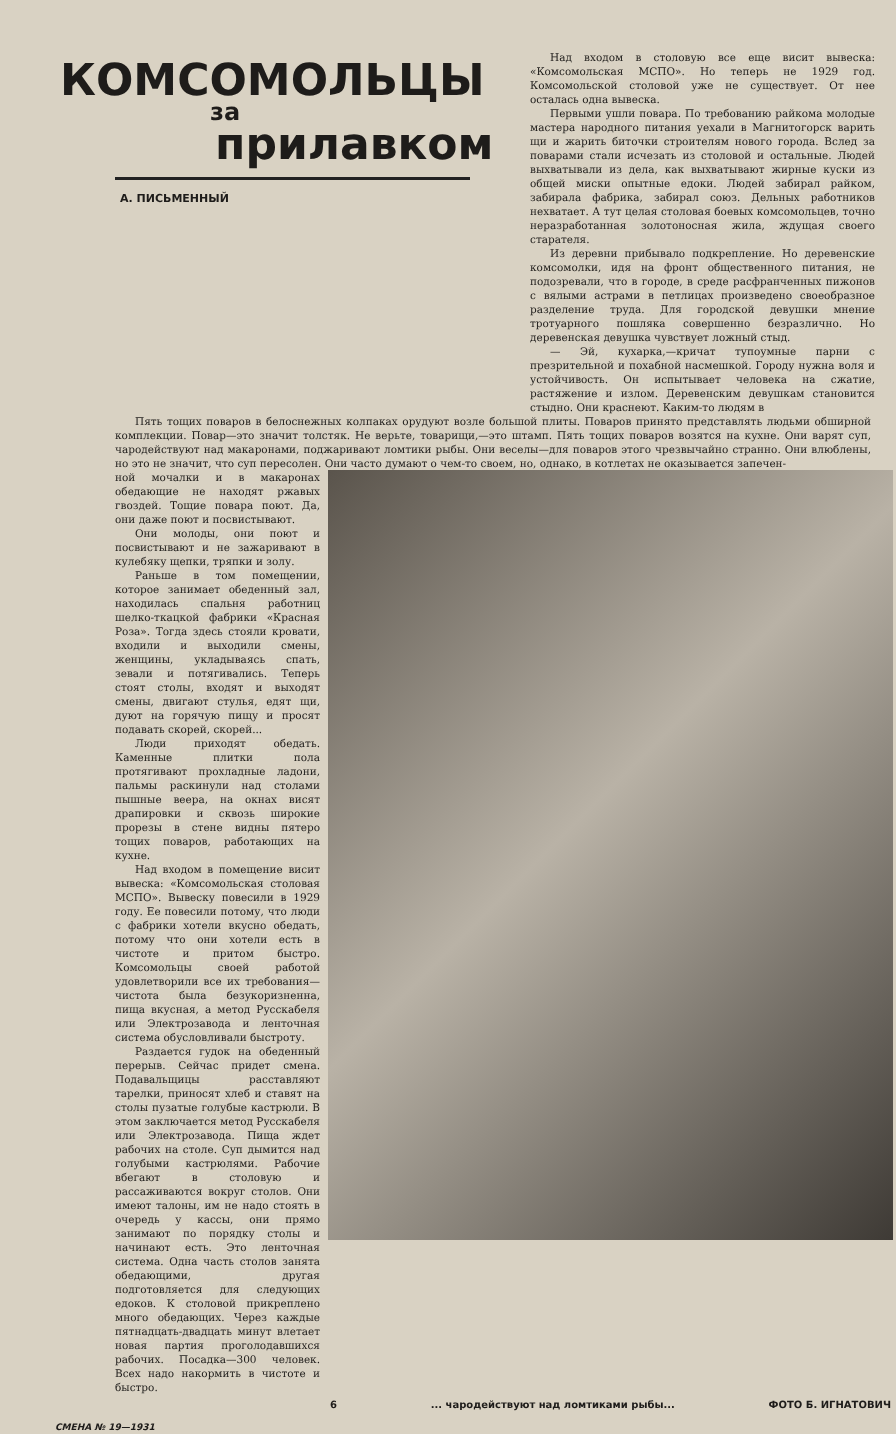КОМСОМОЛЬЦЫ
за
прилавком
А. ПИСЬМЕННЫЙ
Над входом в столовую все еще висит вывеска: «Комсомольская МСПО». Но теперь не 1929 год. Комсомольской столовой уже не существует. От нее осталась одна вывеска.
Первыми ушли повара. По требованию райкома молодые мастера народного питания уехали в Магнитогорск варить щи и жарить биточки строителям нового города. Вслед за поварами стали исчезать из столовой и остальные. Людей выхватывали из дела, как выхватывают жирные куски из общей миски опытные едоки. Людей забирал райком, забирала фабрика, забирал союз. Дельных работников нехватает. А тут целая столовая боевых комсомольцев, точно неразработанная золотоносная жила, ждущая своего старателя.
Из деревни прибывало подкрепление. Но деревенские комсомолки, идя на фронт общественного питания, не подозревали, что в городе, в среде расфранченных пижонов с вялыми астрами в петлицах произведено своеобразное разделение труда. Для городской девушки мнение тротуарного пошляка совершенно безразлично. Но деревенская девушка чувствует ложный стыд.
— Эй, кухарка,—кричат тупоумные парни с презрительной и похабной насмешкой. Городу нужна воля и устойчивость. Он испытывает человека на сжатие, растяжение и излом. Деревенским девушкам становится стыдно. Они краснеют. Каким-то людям в
Пять тощих поваров в белоснежных колпаках орудуют возле большой плиты. Поваров принято представлять людьми обширной комплекции. Повар—это значит толстяк. Не верьте, товарищи,—это штамп. Пять тощих поваров возятся на кухне. Они варят суп, чародействуют над макаронами, поджаривают ломтики рыбы. Они веселы—для поваров этого чрезвычайно странно. Они влюблены, но это не значит, что суп пересолен. Они часто думают о чем-то своем, но, однако, в котлетах не оказывается запечен-
ной мочалки и в макаронах обедающие не находят ржавых гвоздей. Тощие повара поют. Да, они даже поют и посвистывают.
Они молоды, они поют и посвистывают и не зажаривают в кулебяку щепки, тряпки и золу.
Раньше в том помещении, которое занимает обеденный зал, находилась спальня работниц шелко-ткацкой фабрики «Красная Роза». Тогда здесь стояли кровати, входили и выходили смены, женщины, укладываясь спать, зевали и потягивались. Теперь стоят столы, входят и выходят смены, двигают стулья, едят щи, дуют на горячую пищу и просят подавать скорей, скорей...
Люди приходят обедать. Каменные плитки пола протягивают прохладные ладони, пальмы раскинули над столами пышные веера, на окнах висят драпировки и сквозь широкие прорезы в стене видны пятеро тощих поваров, работающих на кухне.
Над входом в помещение висит вывеска: «Комсомольская столовая МСПО». Вывеску повесили в 1929 году. Ее повесили потому, что люди с фабрики хотели вкусно обедать, потому что они хотели есть в чистоте и притом быстро. Комсомольцы своей работой удовлетворили все их требования—чистота была безукоризненна, пища вкусная, а метод Русскабеля или Электрозавода и ленточная система обусловливали быстроту.
Раздается гудок на обеденный перерыв. Сейчас придет смена. Подавальщицы расставляют тарелки, приносят хлеб и ставят на столы пузатые голубые кастрюли. В этом заключается метод Русскабеля или Электрозавода. Пища ждет рабочих на столе. Суп дымится над голубыми кастрюлями. Рабочие вбегают в столовую и рассаживаются вокруг столов. Они имеют талоны, им не надо стоять в очередь у кассы, они прямо занимают по порядку столы и начинают есть. Это ленточная система. Одна часть столов занята обедающими, другая подготовляется для следующих едоков. К столовой прикреплено много обедающих. Через каждые пятнадцать-двадцать минут влетает новая партия проголодавшихся рабочих. Посадка—300 человек. Всех надо накормить в чистоте и быстро.
6... чародействуют над ломтиками рыбы... ФОТО Б. ИГНАТОВИЧ
СМЕНА № 19—1931